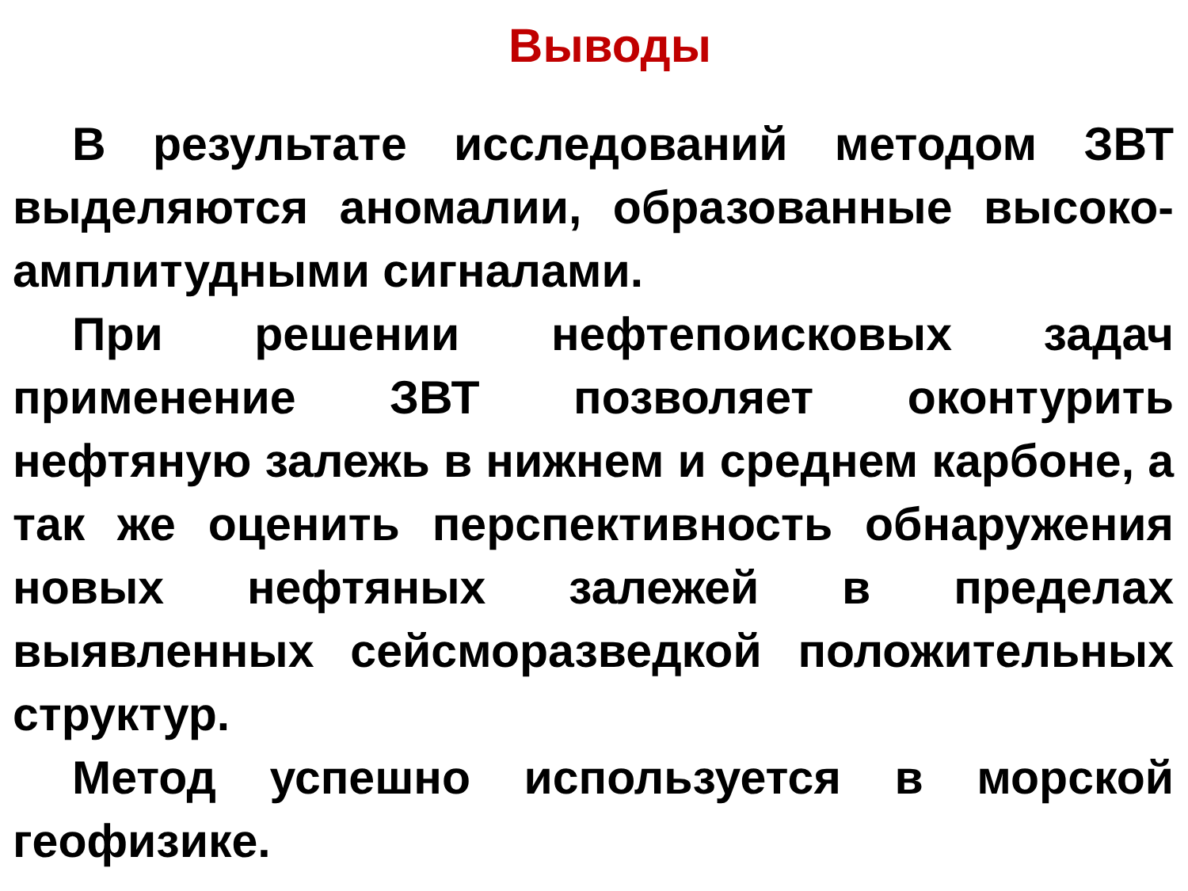Выводы
В результате исследований методом ЗВТ выделяются аномалии, образованные высоко-амплитудными сигналами.
При решении нефтепоисковых задач применение ЗВТ позволяет оконтурить нефтяную залежь в нижнем и среднем карбоне, а так же оценить перспективность обнаружения новых нефтяных залежей в пределах выявленных сейсморазведкой положительных структур.
Метод успешно используется в морской геофизике.